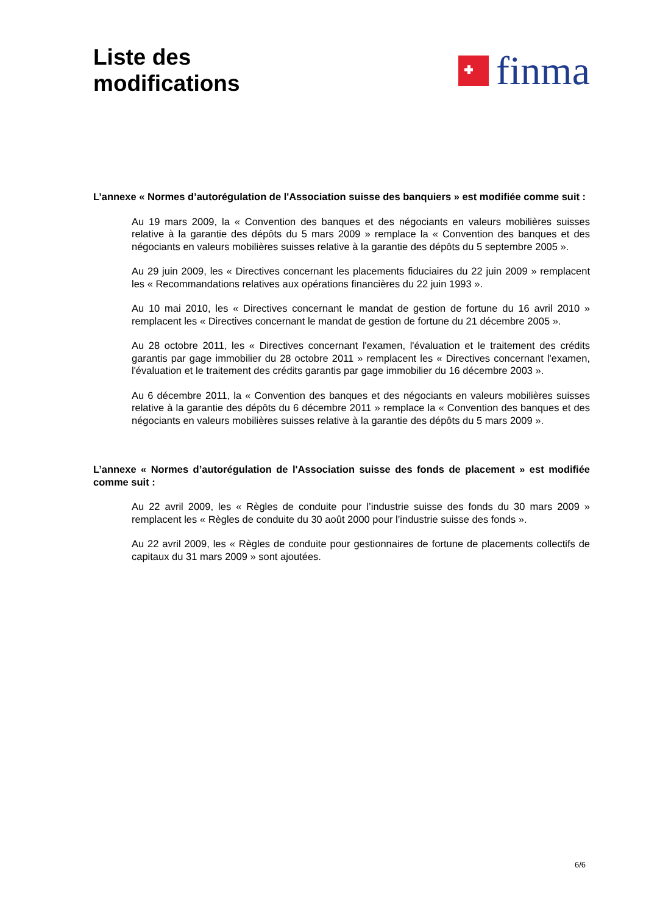Liste des
modifications
finma
L’annexe « Normes d’autorégulation de l'Association suisse des banquiers » est modifiée comme suit :
Au 19 mars 2009, la « Convention des banques et des négociants en valeurs mobilières suisses relative à la garantie des dépôts du 5 mars 2009 » remplace la « Convention des banques et des négociants en valeurs mobilières suisses relative à la garantie des dépôts du 5 septembre 2005 ».
Au 29 juin 2009, les « Directives concernant les placements fiduciaires du 22 juin 2009 » remplacent les « Recommandations relatives aux opérations financières du 22 juin 1993 ».
Au 10 mai 2010, les « Directives concernant le mandat de gestion de fortune du 16 avril 2010 » remplacent les « Directives concernant le mandat de gestion de fortune du 21 décembre 2005 ».
Au 28 octobre 2011, les « Directives concernant l'examen, l'évaluation et le traitement des crédits garantis par gage immobilier du 28 octobre 2011 » remplacent les « Directives concernant l'examen, l'évaluation et le traitement des crédits garantis par gage immobilier du 16 décembre 2003 ».
Au 6 décembre 2011, la « Convention des banques et des négociants en valeurs mobilières suisses relative à la garantie des dépôts du 6 décembre 2011 » remplace la « Convention des banques et des négociants en valeurs mobilières suisses relative à la garantie des dépôts du 5 mars 2009 ».
L’annexe « Normes d’autorégulation de l'Association suisse des fonds de placement » est modifiée comme suit :
Au 22 avril 2009, les « Règles de conduite pour l’industrie suisse des fonds du 30 mars 2009 » remplacent les « Règles de conduite du 30 août 2000 pour l’industrie suisse des fonds ».
Au 22 avril 2009, les « Règles de conduite pour gestionnaires de fortune de placements collectifs de capitaux du 31 mars 2009 » sont ajoutées.
6/6